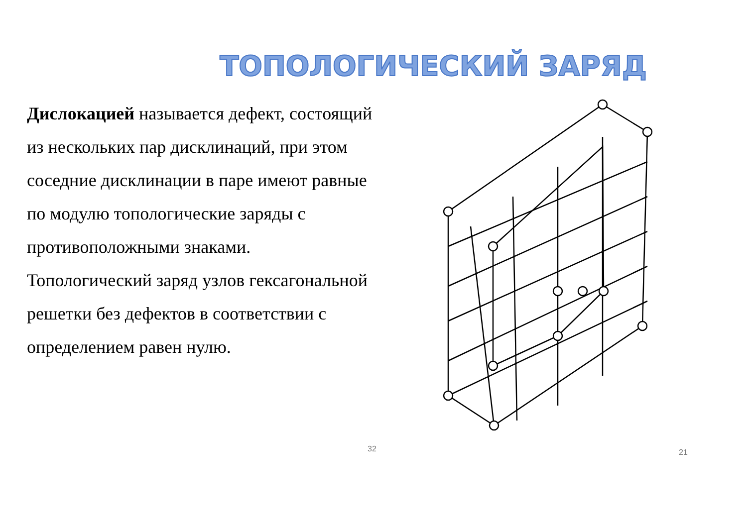ТОПОЛОГИЧЕСКИЙ ЗАРЯД
Дислокацией называется дефект, состоящий из нескольких пар дисклинаций, при этом соседние дисклинации в паре имеют равные по модулю топологические заряды с противоположными знаками. Топологический заряд узлов гексагональной решетки без дефектов в соответствии с определением равен нулю.
32 21